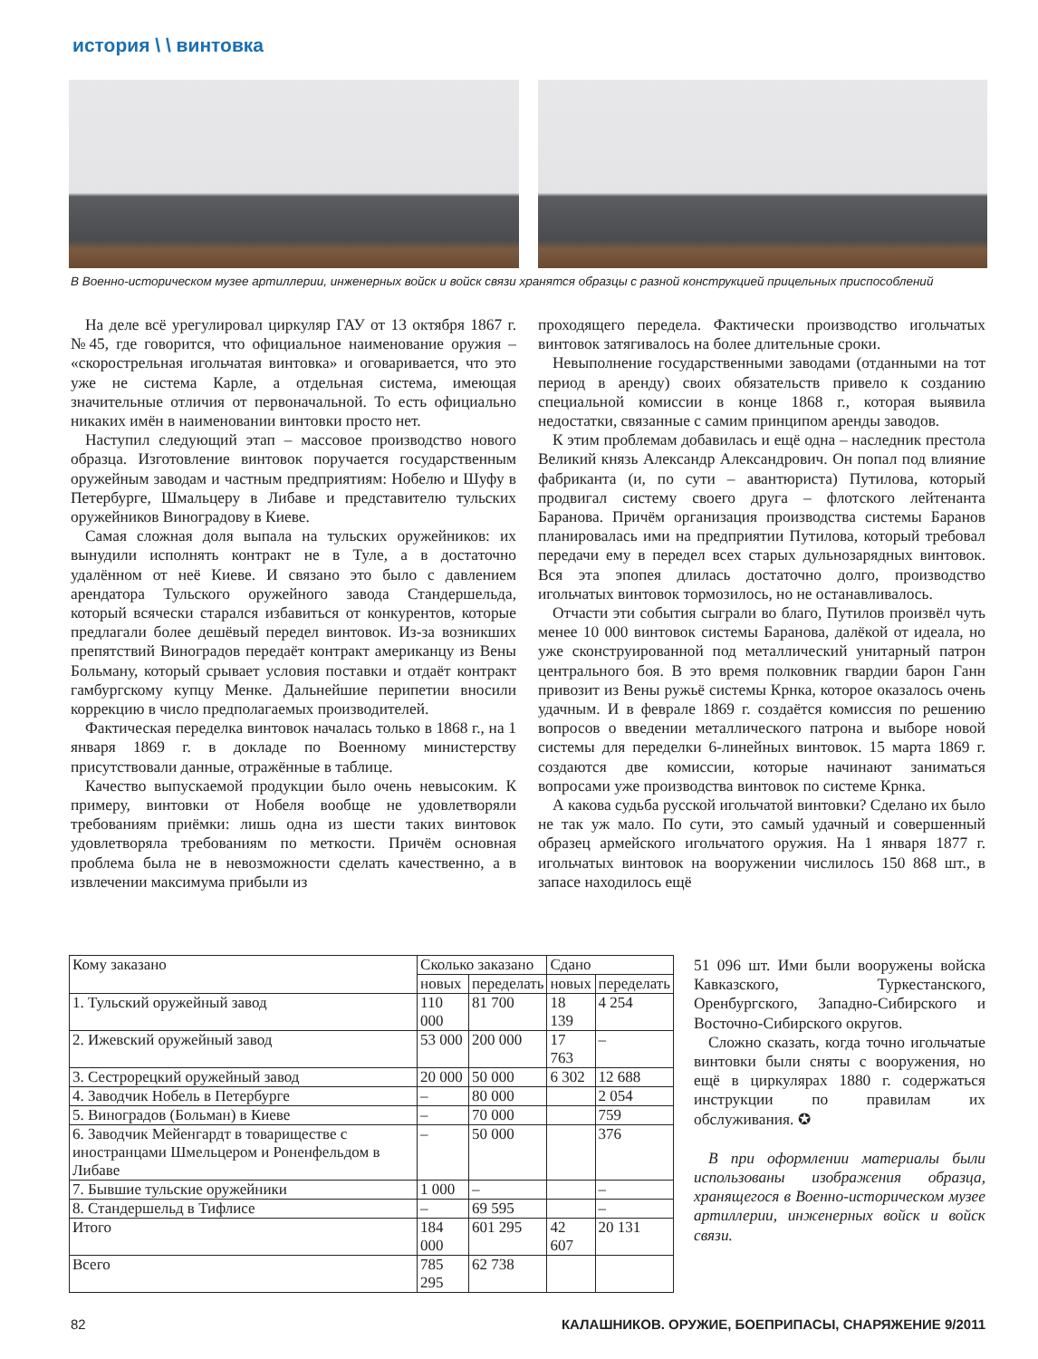история \ \ винтовка
В Военно-историческом музее артиллерии, инженерных войск и войск связи хранятся образцы с разной конструкцией прицельных приспособлений
На деле всё урегулировал циркуляр ГАУ от 13 октября 1867 г. №45, где говорится, что официальное наименование оружия – «скорострельная игольчатая винтовка» и оговаривается, что это уже не система Карле, а отдельная система, имеющая значительные отличия от первоначальной. То есть официально никаких имён в наименовании винтовки просто нет.
Наступил следующий этап – массовое производство нового образца. Изготовление винтовок поручается государственным оружейным заводам и частным предприятиям: Нобелю и Шуфу в Петербурге, Шмальцеру в Либаве и представителю тульских оружейников Виноградову в Киеве.
Самая сложная доля выпала на тульских оружейников: их вынудили исполнять контракт не в Туле, а в достаточно удалённом от неё Киеве. И связано это было с давлением арендатора Тульского оружейного завода Стандершельда, который всячески старался избавиться от конкурентов, которые предлагали более дешёвый передел винтовок. Из-за возникших препятствий Виноградов передаёт контракт американцу из Вены Больману, который срывает условия поставки и отдаёт контракт гамбургскому купцу Менке. Дальнейшие перипетии вносили коррекцию в число предполагаемых производителей.
Фактическая переделка винтовок началась только в 1868 г., на 1 января 1869 г. в докладе по Военному министерству присутствовали данные, отражённые в таблице.
Качество выпускаемой продукции было очень невысоким. К примеру, винтовки от Нобеля вообще не удовлетворяли требованиям приёмки: лишь одна из шести таких винтовок удовлетворяла требованиям по меткости. Причём основная проблема была не в невозможности сделать качественно, а в извлечении максимума прибыли из
проходящего передела. Фактически производство игольчатых винтовок затягивалось на более длительные сроки.
Невыполнение государственными заводами (отданными на тот период в аренду) своих обязательств привело к созданию специальной комиссии в конце 1868 г., которая выявила недостатки, связанные с самим принципом аренды заводов.
К этим проблемам добавилась и ещё одна – наследник престола Великий князь Александр Александрович. Он попал под влияние фабриканта (и, по сути – авантюриста) Путилова, который продвигал систему своего друга – флотского лейтенанта Баранова. Причём организация производства системы Баранов планировалась ими на предприятии Путилова, который требовал передачи ему в передел всех старых дульнозарядных винтовок. Вся эта эпопея длилась достаточно долго, производство игольчатых винтовок тормозилось, но не останавливалось.
Отчасти эти события сыграли во благо, Путилов произвёл чуть менее 10 000 винтовок системы Баранова, далёкой от идеала, но уже сконструированной под металлический унитарный патрон центрального боя. В это время полковник гвардии барон Ганн привозит из Вены ружьё системы Крнка, которое оказалось очень удачным. И в феврале 1869 г. создаётся комиссия по решению вопросов о введении металлического патрона и выборе новой системы для переделки 6-линейных винтовок. 15 марта 1869 г. создаются две комиссии, которые начинают заниматься вопросами уже производства винтовок по системе Крнка.
А какова судьба русской игольчатой винтовки? Сделано их было не так уж мало. По сути, это самый удачный и совершенный образец армейского игольчатого оружия. На 1 января 1877 г. игольчатых винтовок на вооружении числилось 150 868 шт., в запасе находилось ещё
51 096 шт. Ими были вооружены войска Кавказского, Туркестанского, Оренбургского, Западно-Сибирского и Восточно-Сибирского округов.
Сложно сказать, когда точно игольчатые винтовки были сняты с вооружения, но ещё в циркулярах 1880 г. содержаться инструкции по правилам их обслуживания. ✪
В при оформлении материалы были использованы изображения образца, хранящегося в Военно-историческом музее артиллерии, инженерных войск и войск связи.
| Кому заказано | Сколько заказано | | Сдано | |
| --- | --- | --- | --- | --- |
| | новых | переделать | новых | переделать |
| 1. Тульский оружейный завод | 110 000 | 81 700 | 18 139 | 4 254 |
| 2. Ижевский оружейный завод | 53 000 | 200 000 | 17 763 | – |
| 3. Сестрорецкий оружейный завод | 20 000 | 50 000 | 6 302 | 12 688 |
| 4. Заводчик Нобель в Петербурге | – | 80 000 | | 2 054 |
| 5. Виноградов (Больман) в Киеве | – | 70 000 | | 759 |
| 6. Заводчик Мейенгардт в товариществе с иностранцами Шмельцером и Роненфельдом в Либаве | – | 50 000 | | 376 |
| 7. Бывшие тульские оружейники | 1 000 | – | | – |
| 8. Стандершельд в Тифлисе | – | 69 595 | | – |
| Итого | 184 000 | 601 295 | 42 607 | 20 131 |
| Всего | 785 295 | 62 738 | | |
82
КАЛАШНИКОВ. ОРУЖИЕ, БОЕПРИПАСЫ, СНАРЯЖЕНИЕ 9/2011